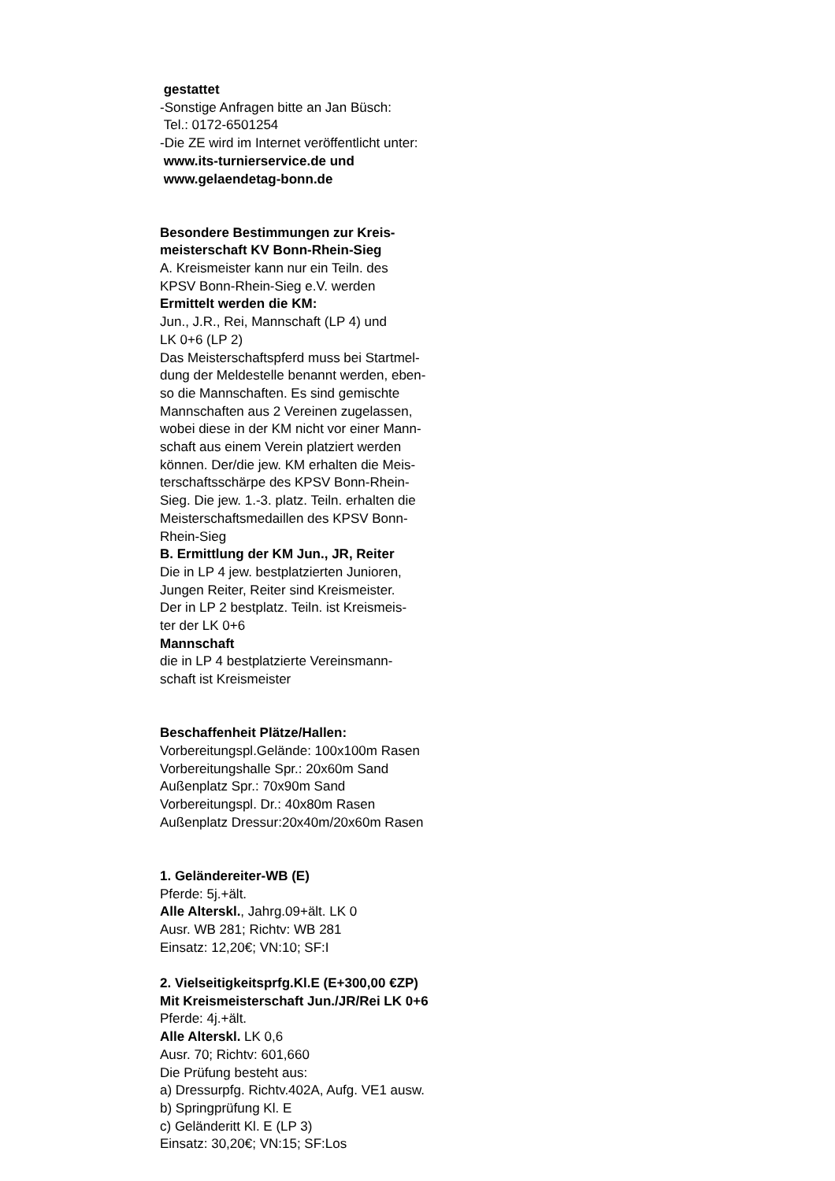gestattet
-Sonstige Anfragen bitte an Jan Büsch:
Tel.: 0172-6501254
-Die ZE wird im Internet veröffentlicht unter:
www.its-turnierservice.de und
www.gelaendetag-bonn.de
Besondere Bestimmungen zur Kreis-
meisterschaft KV Bonn-Rhein-Sieg
A. Kreismeister kann nur ein Teiln. des
KPSV Bonn-Rhein-Sieg e.V. werden
Ermittelt werden die KM:
Jun., J.R., Rei, Mannschaft (LP 4) und
LK 0+6 (LP 2)
Das Meisterschaftspferd muss bei Startmel-
dung der Meldestelle benannt werden, eben-
so die Mannschaften. Es sind gemischte
Mannschaften aus 2 Vereinen zugelassen,
wobei diese in der KM nicht vor einer Mann-
schaft aus einem Verein platziert werden
können. Der/die jew. KM erhalten die Meis-
terschaftsschärpe des KPSV Bonn-Rhein-
Sieg. Die jew. 1.-3. platz. Teiln. erhalten die
Meisterschaftsmedaillen des KPSV Bonn-
Rhein-Sieg
B. Ermittlung der KM Jun., JR, Reiter
Die in LP 4 jew. bestplatzierten Junioren,
Jungen Reiter, Reiter sind Kreismeister.
Der in LP 2 bestplatz. Teiln. ist Kreismeis-
ter der LK 0+6
Mannschaft
die in LP 4 bestplatzierte Vereinsmann-
schaft ist Kreismeister
Beschaffenheit Plätze/Hallen:
Vorbereitungspl.Gelände: 100x100m Rasen
Vorbereitungshalle Spr.: 20x60m Sand
Außenplatz Spr.: 70x90m Sand
Vorbereitungspl. Dr.: 40x80m Rasen
Außenplatz Dressur:20x40m/20x60m Rasen
1. Geländereiter-WB (E)
Pferde: 5j.+ält.
Alle Alterskl., Jahrg.09+ält. LK 0
Ausr. WB 281; Richtv: WB 281
Einsatz: 12,20€; VN:10; SF:I
2. Vielseitigkeitsprfg.Kl.E (E+300,00 €ZP)
Mit Kreismeisterschaft Jun./JR/Rei LK 0+6
Pferde: 4j.+ält.
Alle Alterskl. LK 0,6
Ausr. 70; Richtv: 601,660
Die Prüfung besteht aus:
a) Dressurpfg. Richtv.402A, Aufg. VE1 ausw.
b) Springprüfung Kl. E
c) Geländeritt Kl. E (LP 3)
Einsatz: 30,20€; VN:15; SF:Los